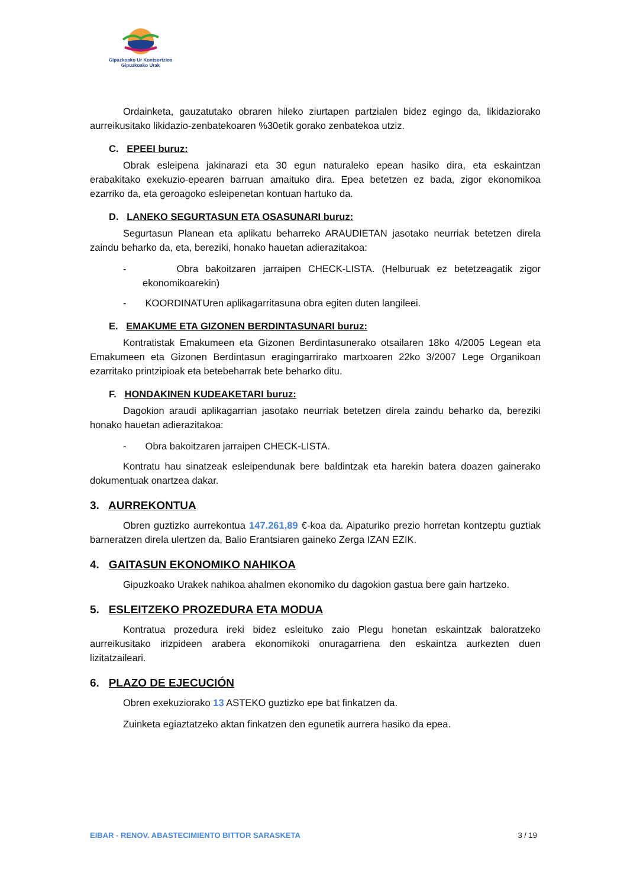Gipuzkoako Ur Kontsortzioa
Gipuzkoako Urak
Ordainketa, gauzatutako obraren hileko ziurtapen partzialen bidez egingo da, likidaziorako aurreikusitako likidazio-zenbatekoaren %30etik gorako zenbatekoa utziz.
C. EPEEI buruz:
Obrak esleipena jakinarazi eta 30 egun naturaleko epean hasiko dira, eta eskaintzan erabakitako exekuzio-epearen barruan amaituko dira. Epea betetzen ez bada, zigor ekonomikoa ezarriko da, eta geroagoko esleipenetan kontuan hartuko da.
D. LANEKO SEGURTASUN ETA OSASUNARI buruz:
Segurtasun Planean eta aplikatu beharreko ARAUDIETAN jasotako neurriak betetzen direla zaindu beharko da, eta, bereziki, honako hauetan adierazitakoa:
- Obra bakoitzaren jarraipen CHECK-LISTA. (Helburuak ez betetzeagatik zigor ekonomikoarekin)
- KOORDINATUren aplikagarritasuna obra egiten duten langileei.
E. EMAKUME ETA GIZONEN BERDINTASUNARI buruz:
Kontratistak Emakumeen eta Gizonen Berdintasunerako otsailaren 18ko 4/2005 Legean eta Emakumeen eta Gizonen Berdintasun eragingarrirako martxoaren 22ko 3/2007 Lege Organikoan ezarritako printzipioak eta betebeharrak bete beharko ditu.
F. HONDAKINEN KUDEAKETARI buruz:
Dagokion araudi aplikagarrian jasotako neurriak betetzen direla zaindu beharko da, bereziki honako hauetan adierazitakoa:
- Obra bakoitzaren jarraipen CHECK-LISTA.
Kontratu hau sinatzeak esleipendunak bere baldintzak eta harekin batera doazen gainerako dokumentuak onartzea dakar.
3. AURREKONTUA
Obren guztizko aurrekontua 147.261,89 €-koa da. Aipaturiko prezio horretan kontzeptu guztiak barneratzen direla ulertzen da, Balio Erantsiaren gaineko Zerga IZAN EZIK.
4. GAITASUN EKONOMIKO NAHIKOA
Gipuzkoako Urakek nahikoa ahalmen ekonomiko du dagokion gastua bere gain hartzeko.
5. ESLEITZEKO PROZEDURA ETA MODUA
Kontratua prozedura ireki bidez esleituko zaio Plegu honetan eskaintzak baloratzeko aurreikusitako irizpideen arabera ekonomikoki onuragarriena den eskaintza aurkezten duen lizitatzaileari.
6. PLAZO DE EJECUCIÓN
Obren exekuziorako 13 ASTEKO guztizko epe bat finkatzen da.
Zuinketa egiaztatzeko aktan finkatzen den egunetik aurrera hasiko da epea.
EIBAR - RENOV. ABASTECIMIENTO BITTOR SARASKETA 3 / 19